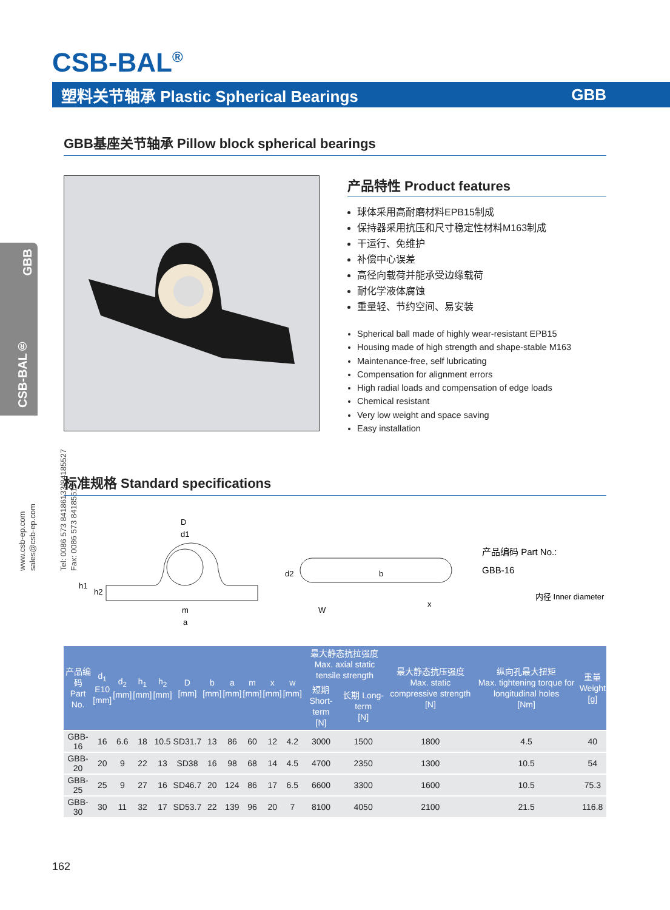CSB-BAL<sup>®</sup>
塑料关节轴承 Plastic Spherical Bearings GBB
GBB
CSB-BAL®
www.csb-ep.com
sales@csb-ep.com
Tel: 0086 573 84186133/84185527
Fax: 0086 573 84185517
GBB基座关节轴承 Pillow block spherical bearings
产品特性 Product features
球体采用高耐磨材料EPB15制成
保持器采用抗压和尺寸稳定性材料M163制成
干运行、免维护
补偿中心误差
高径向载荷并能承受边缘载荷
耐化学液体腐蚀
重量轻、节约空间、易安装
Spherical ball made of highly wear-resistant EPB15
Housing made of high strength and shape-stable M163
Maintenance-free, self lubricating
Compensation for alignment errors
High radial loads and compensation of edge loads
Chemical resistant
Very low weight and space saving
Easy installation
标准规格 Standard specifications
D
d1
h1
h2
m
a
d2
b
W
x
产品编码 Part No.:
GBB-16
内径 Inner diameter
| 产品编码 Part No. | d<sub>1</sub> E10 [mm] | d<sub>2</sub> [mm] | h<sub>1</sub> [mm] | h<sub>2</sub> [mm] | D [mm] | b [mm] | a [mm] | m [mm] | x [mm] | w [mm] | 最大静态抗拉强度 Max. axial static tensile strength | | 最大静态抗压强度 Max. static compressive strength [N] | 纵向孔最大扭矩 Max. tightening torque for longitudinal holes [Nm] | 重量 Weight [g] |
| --- | --- | --- | --- | --- | --- | --- | --- | --- | --- | --- | --- | --- | --- | --- | --- |
| | | | | | | | | | | | 短期 Short-term [N] | 长期 Long-term [N] | | | |
| GBB-16 | 16 | 6.6 | 18 | 10.5 | SD31.7 | 13 | 86 | 60 | 12 | 4.2 | 3000 | 1500 | 1800 | 4.5 | 40 |
| GBB-20 | 20 | 9 | 22 | 13 | SD38 | 16 | 98 | 68 | 14 | 4.5 | 4700 | 2350 | 1300 | 10.5 | 54 |
| GBB-25 | 25 | 9 | 27 | 16 | SD46.7 | 20 | 124 | 86 | 17 | 6.5 | 6600 | 3300 | 1600 | 10.5 | 75.3 |
| GBB-30 | 30 | 11 | 32 | 17 | SD53.7 | 22 | 139 | 96 | 20 | 7 | 8100 | 4050 | 2100 | 21.5 | 116.8 |
162